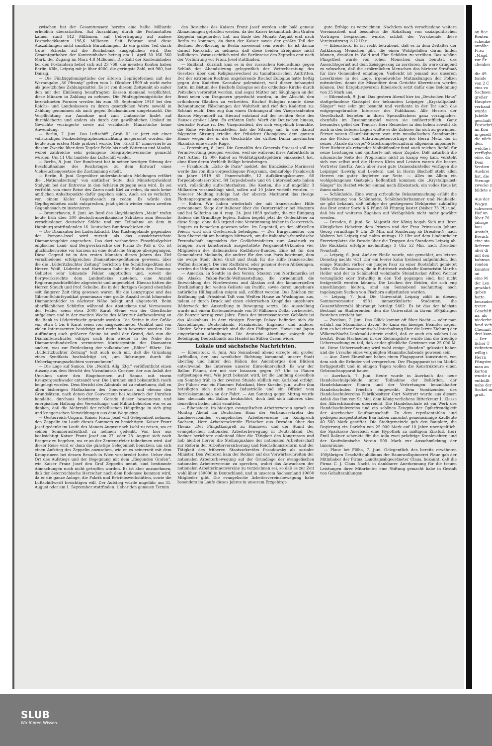zwischen hat der Gesamtumsatz bereits eine halbe Milliarde erheblich überschritten. Auf Auszahlung durch die Postanstalten kamen rund 142 Millionen, auf Uebertragung auf andere Postscheckkonten 196,6 Millionen. Seit Februar sind diese Auszahlungen nicht sämtlich Barzahlungen, da ein großer Teil durch (rote) Schecks auf die Reichsbank ausgeglichen wird. Das Gesamtguthaben der Konteninhaber betrug am 1. April 30 166 360 Mark, der Zugang im März 4,8 Millionen. Die Zahl der Konteninhaber bei den Postämtern belief sich auf 23 768; die meisten Konten haben Berlin, Köln, Leipzig mit je über 4000, die geringste Zahl, mit 980, hat Danzig.
— Die Fünfzigpfennigstücke der älteren Geprägeformen mit der Wertangabe „50 Pfennig“ gelten vom 1. Oktober 1909 ab nicht mehr als gesetzliches Zahlungsmittel. Es ist von diesem Zeitpunkt ab außer den mit der Einlösung beauftragten Kassen niemand verpflichtet, diese Münzen in Zahlung zu nehmen. Die Fünfzigpfennigstücke der bezeichneten Formen werden bis zum 30. September 1910 bei den Reichs- und Landeskassen zu ihrem gesetzlichen Werte sowohl in Zahlung genommen als auch gegen Reichsmünzen umgetauscht. Die Verpflichtung zur Annahme und zum Umtausche findet auf durchlöcherte und anders als durch den gewöhnlichen Umlauf im Gewichte verringerte sowie auf verfälschte Münzstücke keine Anwendung.
— Berlin, 7. Juni. Das Luftschiff „Groß II“ ist jetzt mit einer vollständigen Funkentelegrapheneinrichtung ausgerüstet worden, die heute zum ersten Male probiert wurde. Der „Groß II“ manövrierte zu diesem Zwecke über dem Tegeler Felde bis nach Wittenau und Moabit, wobei zahlreiche sehr gelungene Telegraphenversuche gemacht wurden. Um 11 Uhr landete das Luftschiff wieder.
— Berlin, 8. Juni. Der Bundesrat hat in seiner heutigen Sitzung der Beschlußnahme des Reichstages zu dem Entwurf eines Viehseuchengesetzes die Zustimmung erteilt.
— Berlin, 8. Juni. Gegenüber anderslautenden Meldungen erfährt die „Nationalzeitung“ von amtlicher Seite, daß Ministerpräsident Stolypin bei der Entrevue in den Schären zugegen sein wird. Es sei verfrüht, von einer Reise des Zaren nach Kiel zu reden, da noch keine amtlichen Anhaltspunkte dafür gegeben seien. Auch sei es verkehrt, von einem Kieler Gegenbesuch zu reden. Es würde den Gepflogenheiten nicht entsprechen, jetzt gleich wieder einen zweiten Gegenbesuch zu inszenieren.
— Bremerhaven, 8. Juni. An Bord des Lloyddampfers „Main“ trafen heute früh über 200 deutsch-amerikanische Schützen zum Besuche verschiedener deutscher Städte und zur Teilnahme an dem in Hamburg stattfindenden 16. Deutschen Bundesschießen ein.
— Die Diamanten bei Lüderitzbucht. Das Küstengelände gegenüber der Pomona-Insel wird zurzeit als das aussichtsreichste Diamantengebiet angesehen. Das dort vorhandene Einschlußgebiet englischer Land- und Bergwerksrechte der Firma De Paß u. Co. ist glücklicherweise vor kurzem an eine deutsche Gruppe übergegangen. Diese Gegend ist in den ersten Monaten dieses Jahres das Ziel verschiedener erfolgreichen Diamantenexpeditionen gewesen, über die die „Lüderitzbuchter Zeitung“ berichtet: Die Schürfexpedition der Herren Weiß, Lüderitz und Hartmann habe im Süden des Pomona-Gebietes sehr lohnende Felder angetroffen und, soweit die Bergwerksrechte dem Landesfiskus zustehen, eine Anzahl Regierungsschürffelder abgesteckt und angemeldet. Ebenso hätten die Herren Stauch und Prof. Scheibe, die in der dortigen Gegend ebenfalls seit längerer Zeit tätig gewesen waren, für die Lenzgruppe und das Gibeon-Schürfsyndikat gemeinsam eine große Anzahl recht lohnender Diamantenfelder in nächster Nähe belegt und abgesteckt. Beim oberflächlichen Schürfen während des Absteckens und Vermessens der Felder seien etwa 2000 Karat Steine von der Oberfläche aufgelesen und in der zweiten Woche des März zur Aufbewahrung an die Bank in Lüderitzbucht gesandt worden. Die Steine in der Größe von etwa 1 bis 6 Karat seien von ausgezeichneter Qualität und von vielen Interessenten besichtigt und recht hoch bewertet worden. Die Auffindung auch größerer Steine ist wohl der Grund, daß nun die Diamantenschürfer eifriger nach dem wieder in der Nähe der Diamantenfundstellen vermuteten Muttergestein der Diamanten suchen, was zur Entdeckung der vulkanischen „Röhre“ führte. Die „Lüderitzbuchter Zeitung“ teilt auch noch mit, daß die Gründung eines Syndikats beabsichtigt sei, „um Bohrungen durch die Ueberlagerungsschichten vorzunehmen“.
— Die Lage auf Samoa. Die „Nordd. Allg. Ztg.“ veröffentlicht einen Auszug aus dem Bericht des Vizeadmirals Coerper, der aus Anlaß der Unruhen unter den Eingeborenen auf Samoa mit einem Kreuzergeschwader entsandt war. Die Unruhen sind bekanntlich rasch beigelegt worden. Dem Bericht des Admirals ist zu entnehmen, daß en allen bisherigen Maßnahmen des Gouverneurs und ebenso den Grundsätzen, nach denen der Gouverneur bei Ausbruch der Unruhen handelte, durchaus beistimmte. Gerade dieser besonnenen und energischen Haltung der Verwaltungs- und Militärbehörden war es zu danken, daß die Mehrzahl der rebellischen Häuptlinge in sich ging und kriegerischen Verwicklungen aus dem Wege ging.
— Oesterreich-Ungarn. Kaiser Franz Josef will Gelegenheit nehmen, den Zeppelin im Laufe dieses Sommers zu besichtigen. Kaiser Franz Josef gedenkt im Laufe des Monats August nach Ischl zu reisen, wo er seinen Sommeraufenthalt zu nehmen gedenkt. Von hier aus beabsichtigt Kaiser Franz Josef am 27. oder 28. August sich nach Bregenz zu begeben, wo er an der Zentenarfeier teilnehmen wird. Auf dieser Reise wird er dann die günstige Gelegenheit benutzen, um sich einen Aufstieg des Zeppelin anzusehen, wie er es seinerzeit mit dem Kronprinzen bei dessen Besuch in Wien verabredet hatte. Ueber den Ort des Aufstiegs und der Begegnung mit dem „fliegenden Grafen“, wie Kaiser Franz Josef den Graf Zeppelin nennt, sind bestimmte Abmachungen noch nicht getroffen worden. Es ist aber anzunehmen, daß der österreichische Herrscher nach dem Bodensee kommen wird, da er die ganze Anlage, die Fabrik und Betriebswerkstätten, sowie die Luftschiffwerft besichtigen will. Der Aufstieg würde ungefähr am 31. August oder am 1. September stattfinden. Ueber den genauen Termin
des Besuches des Kaisers Franz Josef werden sehr bald genaue Abmachungen getroffen werden, da der Kaiser bekanntlich den Grafen Zeppelin aufgefordert hat, am Ende des Monats August erst nach Berlin zu kommen, da dann der Kaiser sowie der größte Teil der Berliner Bevölkerung in Berlin anwesend sein werde. Es ist darum darauf Rücksicht zu nehmen, daß diese beiden Ereignisse nicht kollidieren. Voraussichtlich wird die Berlinreise des Zeppelin erst nach der Vorführung vor Franz Josef stattfinden.
— Rußland. Kürzlich kam es in der russischen Reichsduma gegen Schluß der Abendsitzung gelegentlich der Weiterberatung des Gesetzes über den Religionswechsel zu tumultuarischen Auftritten. Der der extremen Rechten angehörende Bischof Eulogius hatte heftig gegen den Kadetten Karaulow polemisiert, weil dieser behauptet hatte, im Bistum des Bischofs Eulogius sei die orthodoxe Kirche durch Peitschen verbreitet worden, und sogar Mütter mit Säuglingen an der Brust seien von Dragonern gepeitscht worden, in der Absicht, den orthodoxen Glauben zu verbreiten. Bischof Eulogius nannte diese Behauptungen Fälschungen der Wahrheit und rief den Kadetten zu: Schämt euch! Dies zog ihm einen Ordnungsruf des Vizepräsidenten Barons Meyendorff zu. Hierauf entstand auf der rechten Seite des Hauses großer Lärm. Es ertönten Rufe: Werft die Deutschen hinaus, deutsche Fratze rc. Der Vizepräsident, der sich vergeblich bemühte, die Ruhe wiederherzustellen, hob die Sitzung auf. In der darauf folgenden Sitzung erteilte der Präsident Chomjakow dem ganzen Hause wegen des in der Geschichte der dritten Duma unerhörten Skandals eine ernste Rüge.
— Petersburg, 8. Juni. Die Gemahlin des Generals Stoessel soll zur Verantwortung gezogen werden, weil sie während ihres Aufenthalts in Port Arthur 15 000 Rubel an Wohltätigkeitsgeldern einkassiert hat, ohne über deren Verbleib Beläge beizubringen.
— Frankreich. „Echo de Paris“ meldet, der französische Marinerat werde das von ihm vorgeschlagene Programm, demzufolge Frankreich im Jahre 1919 45 Panzerschiffe, 12 Aufklärungskreuzer, 60 Torpedobootszerstörer, 84 Torpedoboote und 64 Unterseeboote haben wird, vollständig aufrechterhalten. Die Kosten, die auf ungefähr 3 Milliarden veranschlagt sind, sollen auf 10 Jahre verteilt werden. — Neuerer Meldung zufolge hat der oberste Marinerat das riesige Flottenprogramm angenommen.
— Italien. Wir haben wiederholt der mit französischer Hilfe gewonnenen Siege der Italiener über die Oesterreicher bei Magenta und bei Solferino am 4. resp. 24. Juni 1859 gedacht, die zur Einigung Italiens die Grundlage legten. Italien begeht jetzt die Gedenkfeier an diese Siege, ohne daß irgend eine Verstimmung bisher in Oesterreich-Ungarn zu bemerken gewesen wäre. Im Gegenteil, an den offiziellen Feiern wird sich Oesterreich beteiligen. — Der Bürgermeister von Rom überreicht am heutigen Mittwoch, um die italienisch-französische Freundschaft angesichts der Gedächtnisfeiern zum Ausdruck zu bringen, zwei künstlerisch ausgestattete Pergament-Urkunden vier Mitgliedern des italienischen Radfahrer-Bundes. Eine ist für den Gemeinderat Mailands, die andere für den von Paris bestimmt, dem die ewige Stadt ihren Gruß und Dank für die Hilfe französischer Waffen darbringt. Die vier Radfahrer, oder genauer deren Ablösungen, werden die Urkunden bis nach Paris bringen.
— Amerika. In Seattle in den Verein. Staaten von Nordamerika ist die Alaska Yukon-Pacific-Weltausstellung, die vornehmlich die Entwicklung des Nordwestens und Alaskas seit der kommerziellen Erschließung der weiten Gebiete am Pacific, sowie deren ungeheure natürliche Hülfsquellen zeigen soll, eröffnet worden. Das Zeichen zur Eröffnung gab Präsident Taft vom Weißen Hause zu Washington aus, indem er durch Druck auf einen elektrischen Knopf das ungeheure Räderwerk der Ausstellung in Bewegung setzte. Die Ausstellung wurde mit einem Kostenaufwande von 10 Millionen Dollar vorbereitet, die Bauzeit betrug zwei Jahre. Eines der interessantesten Gebäude ist das Alaskahaus. In dem riesigen Foreign Palace befinden sich die Ausstellungen Deutschlands, Frankreichs, Englands und anderer Länder. Sehr umfangreich sind die den Philippinen, Hawai und Japan eingeräumten Abteilungen. Die deutsche Abteilung spiegelt die Beteiligung Deutschlands am Handel im Stillen Ozean wider.
Lokale und sächsische Nachrichten.
— Eibenstock, 8. Juni. Am Sonnabend abend erregte ein großer Luftballon, der, aus westlicher Richtung kommend, unsere Stadt überflog und hinter den Höhen des Auersberges den Blicken entschwand, das Interesse unserer Einwohnerschaft. Es war der Ballon Plauen, der mit vier Insassen gegen ½7 Uhr in Plauen aufgestiegen war. Wie jetzt bekannt wird, ist die Landung desselben am Sonntag früh in der zweiten Stunde südlich von Karlsbad erfolgt. Der Führer war ein Plauener Fabrikant, Herr Koechel jun.; außer ihm beteiligten sich noch zwei Industrielle und ein Offizier vom Bezirkskommando an der Fahrt. — Am Sonntag gegen Mittag wurde hier abermals ein Ballon beobachtet, doch ließ sich näheres über denselben bisher nicht ermitteln.
— Eibenstock. Im hiesigen evangelischen Arbeiterverein sprach am Montag Abend im Deutschen Haus der Verbandssekretär des Landesverbandes evangelischer Arbeitervereine im Königreich Sachsen, Herr Arbeitersekretär Fleischer aus Dresden über das Thema „Der Pfingstkongreß zu Hannover und der Stand der evangelischen nationalen Arbeiterbewegung in Deutschland. Der Redner berichtete einleitend über die Tätigkeit des Kongresses und hob hierbei hervor die Stellungnahme der nationalen Arbeiterschaft zur Reform der Arbeiterversicherung und Reichsfinanzreform und der Tätigkeit des früheren Staatssekretärs Posadowsky als sozialer Minister. Des Weiteren kam der Redner auf das Vorwärtsschreiten der nationalen Arbeiterbewegung auf der Grundlage der evangelischen nationalen Arbeitervereine zu sprechen, wobei das Anwachsen der nationalen Arbeiterinnenvereine zu verzeichnen sei, so daß es zur Zeit wohl über 130000 in Deutschland, und in unserem Sachsenland 19000 Mitglieder gibt. Die evangelische Arbeitervereinsbewegung habe besonders im Laufe dieses Jahres in unserem Erzgebirge
gute Erfolge zu verzeichnen. Nachdem noch verschiedene weitere Vereinsarbeit und besonders die Abhaltung von sozialpolitischen Vorträgen besprochen wurde, schloß der Vorsitzende diese Vereinssitzung ½12 Uhr.
— Eibenstock. Es ist recht betrübend, daß es in dem Zeitalter der Aufklärung Menschen gibt, die einen Wohlgefallen daran finden können, draußen in Wald und Flur Schäden zu verüben. Das schöne Pfingstfest wurde von rohen Menschen dazu benutzt, das Aussichtsgerüst auf dem Zeisiggesang zu zerstören. Es wäre dringend zu wünschen, daß die erbärmlichen Menschen das härteste Strafmaß für ihre Gemeinheit empfingen. Vielleicht ist jemand aus unserem Leserkreise in der Lage, irgendwelche Mutmaßungen der Polizei mitzuteilen, damit die Missetäter dem Gerichte überwiesen werden können. Der Erzgebirgsverein Eibenstock setzt dafür eine Belohnung von 25 Mark aus.
— Eibenstock, 9. Juni. Das gestern Abend hier im „Deutschen Haus“ stattgefundene Gastspiel der bekannten Leipziger „Krystallpalast-Sänger“ war sehr gut besucht und verdiente in der Tat auch das entgegengebrachte Interesse des Publikums. Alle Herren der Gesellschaft leisteten in ihren Spezialfächern ganz vorzügliches, ebenfalls im Zusammenspiel waren sie unübertrefflich. Ganz besonders gefiel der Tenorist Herr Reinecke; in den hohen sowohl als auch in den tieferen Lagen wußte er die Zuhörer für sich zu gewinnen. Ferner waren Glanzleistungen vom rein musikalischen Standpunkte aus die Piston- und Aidatrompetenvorträge des Herrn Metz, der in seiner „Garde du corps“-Stabstrompeteruniform allgemein imponierte. Herr Richter als reisender Violinkünstler fand auch reichen Beifall für seine Leistungen und quittierte mit einer Zugabe. Daß natürlich die urkomische Seite des Programms nicht zu knapp weg kam, versteht sich von selbst und die Herren Klein und Leisten waren die besten Vertreter hierfür. Auch über zwei gute Damendarsteller verfügen die Leipziger (Lewrig und Leisten), und in Herrn Bischoff steht allen Herren ein guter Begleiter zur Seite. — Alles im Allem ein wohlgelungenes Gastspiel; hoffentlich kommen die „Krystallpalast-Sänger“ im Herbst wieder einmal nach Eibenstock, ein volles Haus ist ihnen sicher.
— Schönheide. Eine wenig erfreuliche Bekanntmachung erläßt die Bäckerinnung von Schönheide, Schönheiderhammer und Neuheide; sie gibt bekannt, daß infolge der gestiegenen Mehlpreise zukünftig das Brot erster Sorte à 6 Pfund 80 Pfennig kostet (bisher 75 Pf.) und, daß bis auf weiteres Zugaben auf Weißgebäck nicht mehr gewährt werden.
— Dresden, 8. Juni. Se. Majestät der König begab Sich mit Ihren Königlichen Hoheiten dem Prinzen und der Frau Prinzessin Johann Georg vormittags 9 Uhr 29 Min. mit Sonderzug ab Dresden-N. nach Wahren bei Leipzig und nahm mittags 12 Uhr auf dem Lindenthaler Exerzierplatze die Parade über die Truppen des Standorts Leipzig ab. Die Rückkehr erfolgte nachmittags 3 Uhr 52 Min. nach Dresden-Neustadt.
— Leipzig, 6. Juni. Auf der Pleiße wurde, wie gemeldet, am letzten Dienstag nachts ½11 Uhr ein leerer Kahn treibend aufgefunden, den einige Stunden vorher ein junges Paar zu einer Bootsfahrt gemietet hatte. Ob die Insassen, die in Eutritzsch wohnhafte Kontoristin Martha Heller und der in Schönefeld wohnhafte Steindrucker Alfred Werner verunglückt oder freiwillig in den Tod gegangen sind, hat nicht festgestellt werden können. Die Leichen der Beiden, die sich eng umschlungen hielten, sind am Sonnabend nachmittag nach tagelangem Suchen von Fischern aufgefunden worden.
— Leipzig, 7. Juni. Die Universität Leipzig zählt in diesem Sommersemester 4581 immatrikulierte Studenten, die Gesamthörerzahl überhaupt beträgt 5402. Es ist das der höchste Bestand an Studierenden, den die Universität in ihrem 500jährigen Bestehen erreicht hat.
— Zwickau, 7. Juni. Das Glück kommt oft über Nacht — oder man erfährt am Stammtisch davon! So kann ein hiesiger Beamter sagen, dem es bei einer Stammtisch-Unterhaltung über die letzte Ziehung der Völkerschlacht-Denkmal-Lotterie einfiel, daß er auch ein solches Los besitzt. Beim Nachsehen in der Ziehungsliste wurde ihm die freudige Ueberraschung zu teil, daß er der glückliche Gewinner von 25 000 M. ist. Diese Ueberraschung wird wohl einige „Runden“ gekostet haben und die Ursache eines vergnügten Stammtischabends gewesen sein.
— Aue. Zwei Einwohner haben einen Flugapparat konstruiert, von dem sich die Erfinder viel versprechen. Der Flugapparat ist im Modell fertiggestellt und in einigen Tagen wollen die Konstrukteure einen Gebrauchsapparat bauen.
— Auerbach, 7. Juni. Heute wurde in Auerbach das neue Handelsschulgebäude unter Teilnahme der Behörden, der Handelskammer Plauen und der Vertretungen benachbarter Handelsschulen feierlich eingeweiht. Dem Vorsitzenden des Handelsschulvereins Fabrikbesitzer Curt Nottrott wurde aus diesem Anlaß das ihm von Sr. Maj. dem König verliehene Ritterkreuz 1. Klasse des Albrechtsordens überreicht. Die Handelsschule ist ein Werk des Handelsschulvereins und ein schönes Zeugnis der Opferfreudigkeit der Auerbacher Kaufmannschaft. Zu dem repräsentablen und gediegen ausgestatteten Bau haben zunächst gemeinsinnige Kaufleute 40 500 Mark gestiftet. Die Stadtgemeinde gab den Bauplatz, die Regierung ein Darlehn von 25 000 Mark auf 10 Jahre unentgeltlich, die Sparkasse Auerbach eine Hypothek zu mäßigem Zinsfuß. Herr Emil Roßner schenkte für die Aula zwei prächtige Kronleuchter, und der Kaufmännische Verein 500 Mark zur Ausschmückung der Innenräume.
— Plaue bei Flöha, 7. Juni. Gelegentlich des bereits erwähnten 100jährigen Geschäftsjubiläums der Baumwollspinnerei Plaue gab der Mitinhaber der Firma, Landtagsabgeordneter Claus, bekannt, daß die Firma C. J. Claus Nachf. in dankbarer Anerkennung für die treuen Leistungen ihrer Mitarbeiter eine Stiftung gemacht habe in Gestalt von Gehaltszahlungen
an Bec
Renten
schenke
annähe
Frau
„Magd
zur Er
chenhei
die 49.
bande
von 2 C
eins vo
Sachsen
großer
Hauptve
verband
wurde
Jubelfe
geschäft
Festschri
im Kön
in gesell
die näch
den.
welche i
verfügba
eine, da
Dem
Verdien
Ausbrei
hat, die
Stenogr
zwecke z
bildete e
Aus der
Wagen
schwerer
Hof un
über 70
jährige
bau.
Anstalt,
Besuch
eine sta
lieferun
aber di
mit den
bahnwa
renden
kannter
an.
eine M
der Len
gewährt
geben
hatte.
besander
treter
Geschäft
na, als
niederbr
fand sich
Chemnit
drei kam
— Der
licher T
richteten
willig i
Herrn
Pfingstw
man an
karten
wurde a
enthüllt
nahe der
Sockel in
groß.
SLUB
Wir führen Wissen.